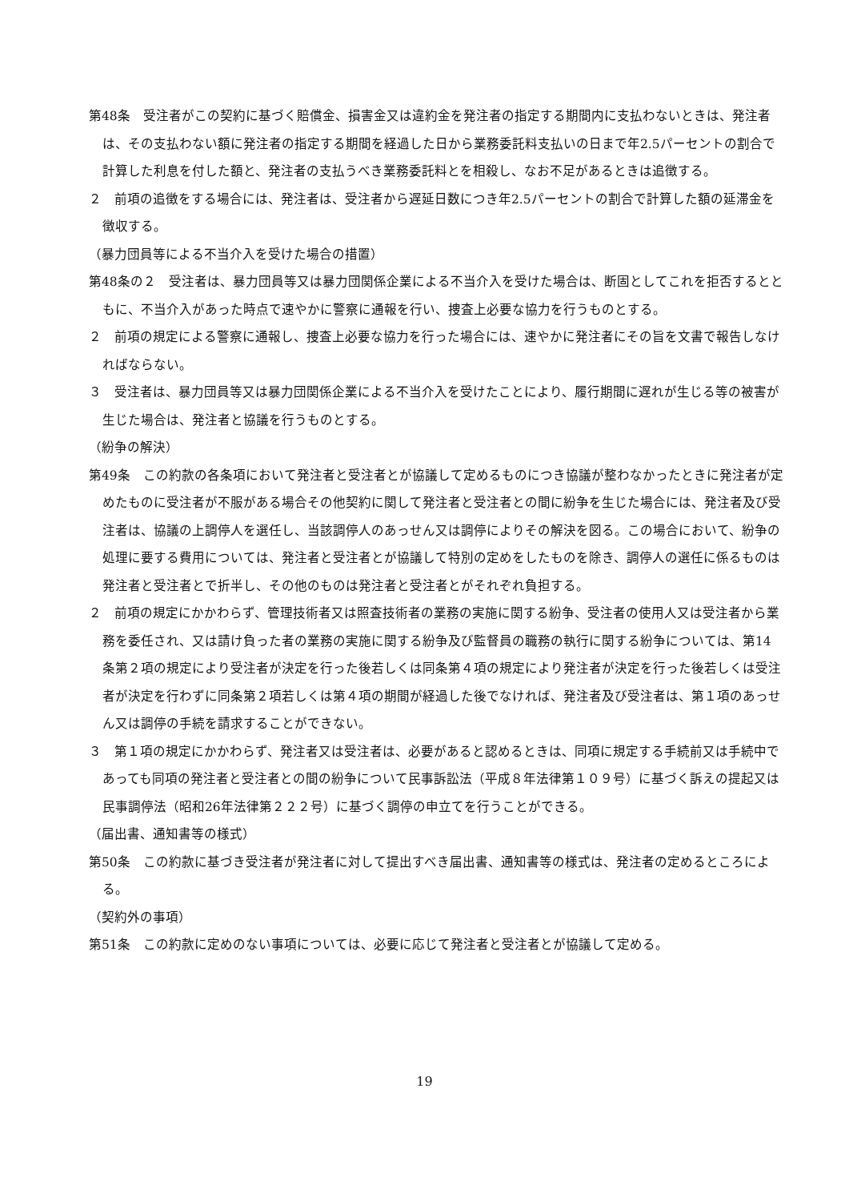第48条　受注者がこの契約に基づく賠償金、損害金又は違約金を発注者の指定する期間内に支払わないときは、発注者は、その支払わない額に発注者の指定する期間を経過した日から業務委託料支払いの日まで年2.5パーセントの割合で計算した利息を付した額と、発注者の支払うべき業務委託料とを相殺し、なお不足があるときは追徴する。
２　前項の追徴をする場合には、発注者は、受注者から遅延日数につき年2.5パーセントの割合で計算した額の延滞金を徴収する。
（暴力団員等による不当介入を受けた場合の措置）
第48条の２　受注者は、暴力団員等又は暴力団関係企業による不当介入を受けた場合は、断固としてこれを拒否するとともに、不当介入があった時点で速やかに警察に通報を行い、捜査上必要な協力を行うものとする。
２　前項の規定による警察に通報し、捜査上必要な協力を行った場合には、速やかに発注者にその旨を文書で報告しなければならない。
３　受注者は、暴力団員等又は暴力団関係企業による不当介入を受けたことにより、履行期間に遅れが生じる等の被害が生じた場合は、発注者と協議を行うものとする。
（紛争の解決）
第49条　この約款の各条項において発注者と受注者とが協議して定めるものにつき協議が整わなかったときに発注者が定めたものに受注者が不服がある場合その他契約に関して発注者と受注者との間に紛争を生じた場合には、発注者及び受注者は、協議の上調停人を選任し、当該調停人のあっせん又は調停によりその解決を図る。この場合において、紛争の処理に要する費用については、発注者と受注者とが協議して特別の定めをしたものを除き、調停人の選任に係るものは発注者と受注者とで折半し、その他のものは発注者と受注者とがそれぞれ負担する。
２　前項の規定にかかわらず、管理技術者又は照査技術者の業務の実施に関する紛争、受注者の使用人又は受注者から業務を委任され、又は請け負った者の業務の実施に関する紛争及び監督員の職務の執行に関する紛争については、第14条第２項の規定により受注者が決定を行った後若しくは同条第４項の規定により発注者が決定を行った後若しくは受注者が決定を行わずに同条第２項若しくは第４項の期間が経過した後でなければ、発注者及び受注者は、第１項のあっせん又は調停の手続を請求することができない。
３　第１項の規定にかかわらず、発注者又は受注者は、必要があると認めるときは、同項に規定する手続前又は手続中であっても同項の発注者と受注者との間の紛争について民事訴訟法（平成８年法律第１０９号）に基づく訴えの提起又は民事調停法（昭和26年法律第２２２号）に基づく調停の申立てを行うことができる。
（届出書、通知書等の様式）
第50条　この約款に基づき受注者が発注者に対して提出すべき届出書、通知書等の様式は、発注者の定めるところによる。
（契約外の事項）
第51条　この約款に定めのない事項については、必要に応じて発注者と受注者とが協議して定める。
19